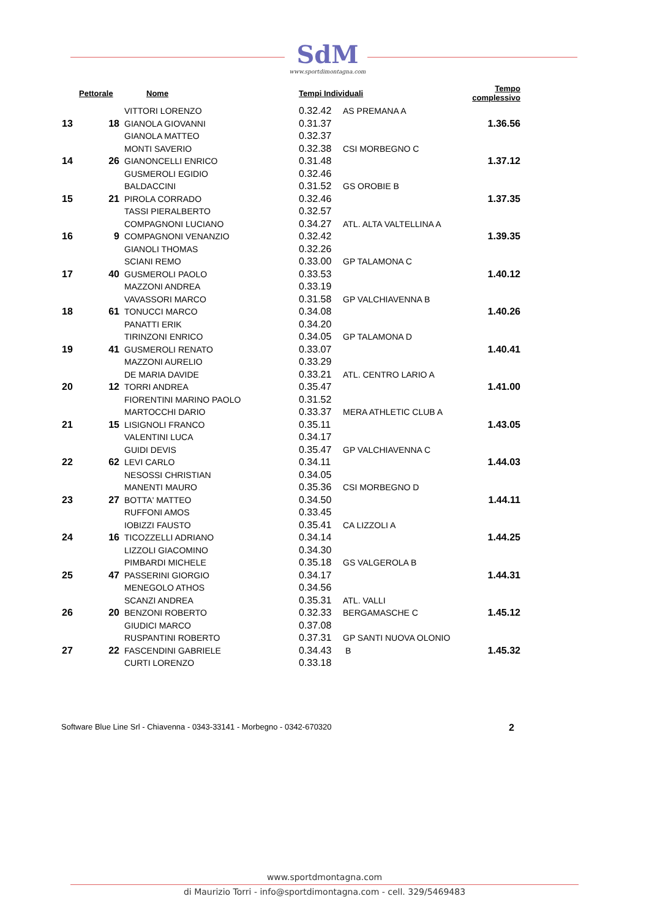SdM
www.sportdimontagna.com
| Pettorale | | Nome | Tempi Individuali | | Tempo complessivo |
| --- | --- | --- | --- | --- | --- |
| 13 | 18 | VITTORI LORENZO | 0.32.42 | AS PREMANA A | 1.36.56 |
| | | GIANOLA GIOVANNI | 0.31.37 | | |
| | | GIANOLA MATTEO | 0.32.37 | | |
| 14 | 26 | MONTI SAVERIO | 0.32.38 | CSI MORBEGNO C | 1.37.12 |
| | | GIANONCELLI ENRICO | 0.31.48 | | |
| | | GUSMEROLI EGIDIO | 0.32.46 | | |
| 15 | 21 | BALDACCINI | 0.31.52 | GS OROBIE B | 1.37.35 |
| | | PIROLA CORRADO | 0.32.46 | | |
| | | TASSI PIERALBERTO | 0.32.57 | | |
| 16 | 9 | COMPAGNONI LUCIANO | 0.34.27 | ATL. ALTA VALTELLINA A | 1.39.35 |
| | | COMPAGNONI VENANZIO | 0.32.42 | | |
| | | GIANOLI THOMAS | 0.32.26 | | |
| 17 | 40 | SCIANI REMO | 0.33.00 | GP TALAMONA C | 1.40.12 |
| | | GUSMEROLI PAOLO | 0.33.53 | | |
| | | MAZZONI ANDREA | 0.33.19 | | |
| 18 | 61 | VAVASSORI MARCO | 0.31.58 | GP VALCHIAVENNA B | 1.40.26 |
| | | TONUCCI MARCO | 0.34.08 | | |
| | | PANATTI ERIK | 0.34.20 | | |
| 19 | 41 | TIRINZONI ENRICO | 0.34.05 | GP TALAMONA D | 1.40.41 |
| | | GUSMEROLI RENATO | 0.33.07 | | |
| | | MAZZONI AURELIO | 0.33.29 | | |
| 20 | 12 | DE MARIA DAVIDE | 0.33.21 | ATL. CENTRO LARIO A | 1.41.00 |
| | | TORRI ANDREA | 0.35.47 | | |
| | | FIORENTINI MARINO PAOLO | 0.31.52 | | |
| 21 | 15 | MARTOCCHI DARIO | 0.33.37 | MERA ATHLETIC CLUB A | 1.43.05 |
| | | LISIGNOLI FRANCO | 0.35.11 | | |
| | | VALENTINI LUCA | 0.34.17 | | |
| 22 | 62 | GUIDI DEVIS | 0.35.47 | GP VALCHIAVENNA C | 1.44.03 |
| | | LEVI CARLO | 0.34.11 | | |
| | | NESOSSI CHRISTIAN | 0.34.05 | | |
| 23 | 27 | MANENTI MAURO | 0.35.36 | CSI MORBEGNO D | 1.44.11 |
| | | BOTTA' MATTEO | 0.34.50 | | |
| | | RUFFONI AMOS | 0.33.45 | | |
| 24 | 16 | IOBIZZI FAUSTO | 0.35.41 | CA LIZZOLI A | 1.44.25 |
| | | TICOZZELLI ADRIANO | 0.34.14 | | |
| | | LIZZOLI GIACOMINO | 0.34.30 | | |
| 25 | 47 | PIMBARDI MICHELE | 0.35.18 | GS VALGEROLA B | 1.44.31 |
| | | PASSERINI GIORGIO | 0.34.17 | | |
| | | MENEGOLO ATHOS | 0.34.56 | | |
| 26 | 20 | SCANZI ANDREA | 0.35.31 | ATL. VALLI | 1.45.12 |
| | | BENZONI ROBERTO | 0.32.33 | BERGAMASCHE C | |
| | | GIUDICI MARCO | 0.37.08 | | |
| 27 | 22 | RUSPANTINI ROBERTO | 0.37.31 | GP SANTI NUOVA OLONIO | 1.45.32 |
| | | FASCENDINI GABRIELE | 0.34.43 | B | |
| | | CURTI LORENZO | 0.33.18 | | |
Software Blue Line Srl - Chiavenna - 0343-33141 - Morbegno - 0342-670320 2
www.sportdmontagna.com
di Maurizio Torri - info@sportdimontagna.com - cell. 329/5469483